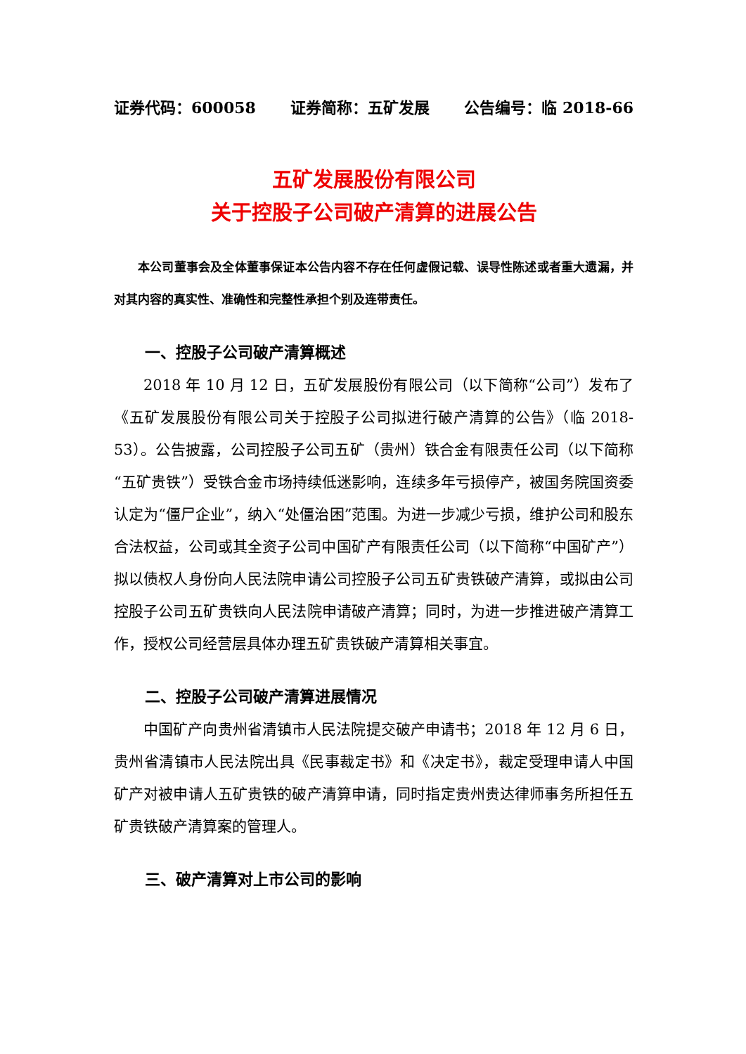证券代码：600058 证券简称：五矿发展 公告编号：临 2018-66
五矿发展股份有限公司
关于控股子公司破产清算的进展公告
本公司董事会及全体董事保证本公告内容不存在任何虚假记载、误导性陈述或者重大遗漏，并对其内容的真实性、准确性和完整性承担个别及连带责任。
一、控股子公司破产清算概述
2018 年 10 月 12 日，五矿发展股份有限公司（以下简称“公司”）发布了《五矿发展股份有限公司关于控股子公司拟进行破产清算的公告》（临 2018-53）。公告披露，公司控股子公司五矿（贵州）铁合金有限责任公司（以下简称“五矿贵铁”）受铁合金市场持续低迷影响，连续多年亏损停产，被国务院国资委认定为“僵尸企业”，纳入“处僵治困”范围。为进一步减少亏损，维护公司和股东合法权益，公司或其全资子公司中国矿产有限责任公司（以下简称“中国矿产”）拟以债权人身份向人民法院申请公司控股子公司五矿贵铁破产清算，或拟由公司控股子公司五矿贵铁向人民法院申请破产清算；同时，为进一步推进破产清算工作，授权公司经营层具体办理五矿贵铁破产清算相关事宜。
二、控股子公司破产清算进展情况
中国矿产向贵州省清镇市人民法院提交破产申请书；2018 年 12 月 6 日，贵州省清镇市人民法院出具《民事裁定书》和《决定书》，裁定受理申请人中国矿产对被申请人五矿贵铁的破产清算申请，同时指定贵州贵达律师事务所担任五矿贵铁破产清算案的管理人。
三、破产清算对上市公司的影响